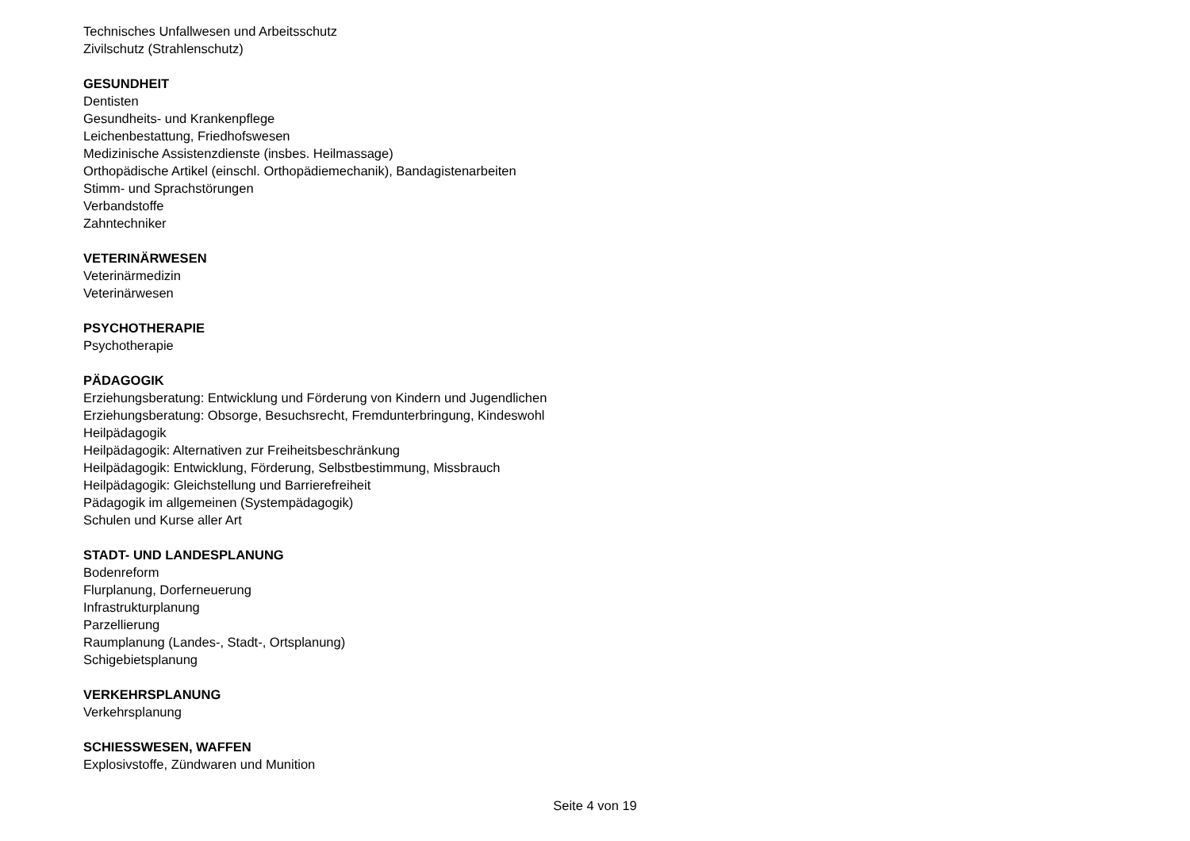Technisches Unfallwesen und Arbeitsschutz
Zivilschutz (Strahlenschutz)
GESUNDHEIT
Dentisten
Gesundheits- und Krankenpflege
Leichenbestattung, Friedhofswesen
Medizinische Assistenzdienste (insbes. Heilmassage)
Orthopädische Artikel (einschl. Orthopädiemechanik), Bandagistenarbeiten
Stimm- und Sprachstörungen
Verbandstoffe
Zahntechniker
VETERINÄRWESEN
Veterinärmedizin
Veterinärwesen
PSYCHOTHERAPIE
Psychotherapie
PÄDAGOGIK
Erziehungsberatung: Entwicklung und Förderung von Kindern und Jugendlichen
Erziehungsberatung: Obsorge, Besuchsrecht, Fremdunterbringung, Kindeswohl
Heilpädagogik
Heilpädagogik: Alternativen zur Freiheitsbeschränkung
Heilpädagogik: Entwicklung, Förderung, Selbstbestimmung, Missbrauch
Heilpädagogik: Gleichstellung und Barrierefreiheit
Pädagogik im allgemeinen (Systempädagogik)
Schulen und Kurse aller Art
STADT- UND LANDESPLANUNG
Bodenreform
Flurplanung, Dorferneuerung
Infrastrukturplanung
Parzellierung
Raumplanung (Landes-, Stadt-, Ortsplanung)
Schigebietsplanung
VERKEHRSPLANUNG
Verkehrsplanung
SCHIESSWESEN, WAFFEN
Explosivstoffe, Zündwaren und Munition
Seite 4 von 19